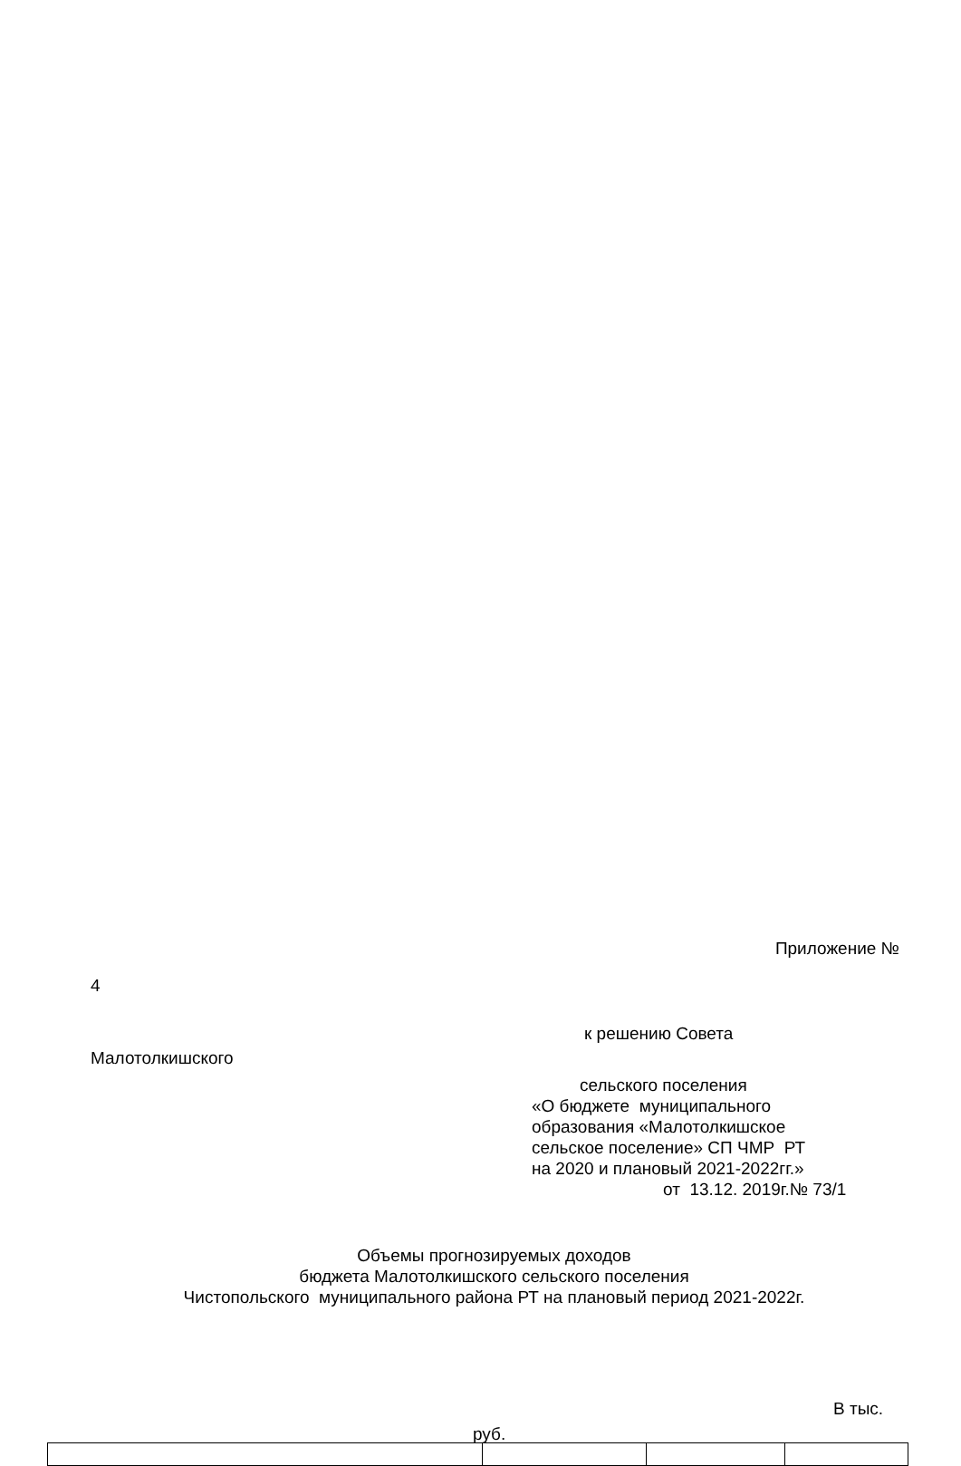Приложение №
4
к решению Совета
Малотолкишского
сельского поселения
«О бюджете муниципального
образования «Малотолкишское
сельское поселение» СП ЧМР РТ
на 2020 и плановый 2021-2022гг.»
от 13.12. 2019г.№ 73/1
Объемы прогнозируемых доходов
бюджета Малотолкишского сельского поселения
Чистопольского муниципального района РТ на плановый период 2021-2022г.
В тыс.
руб.